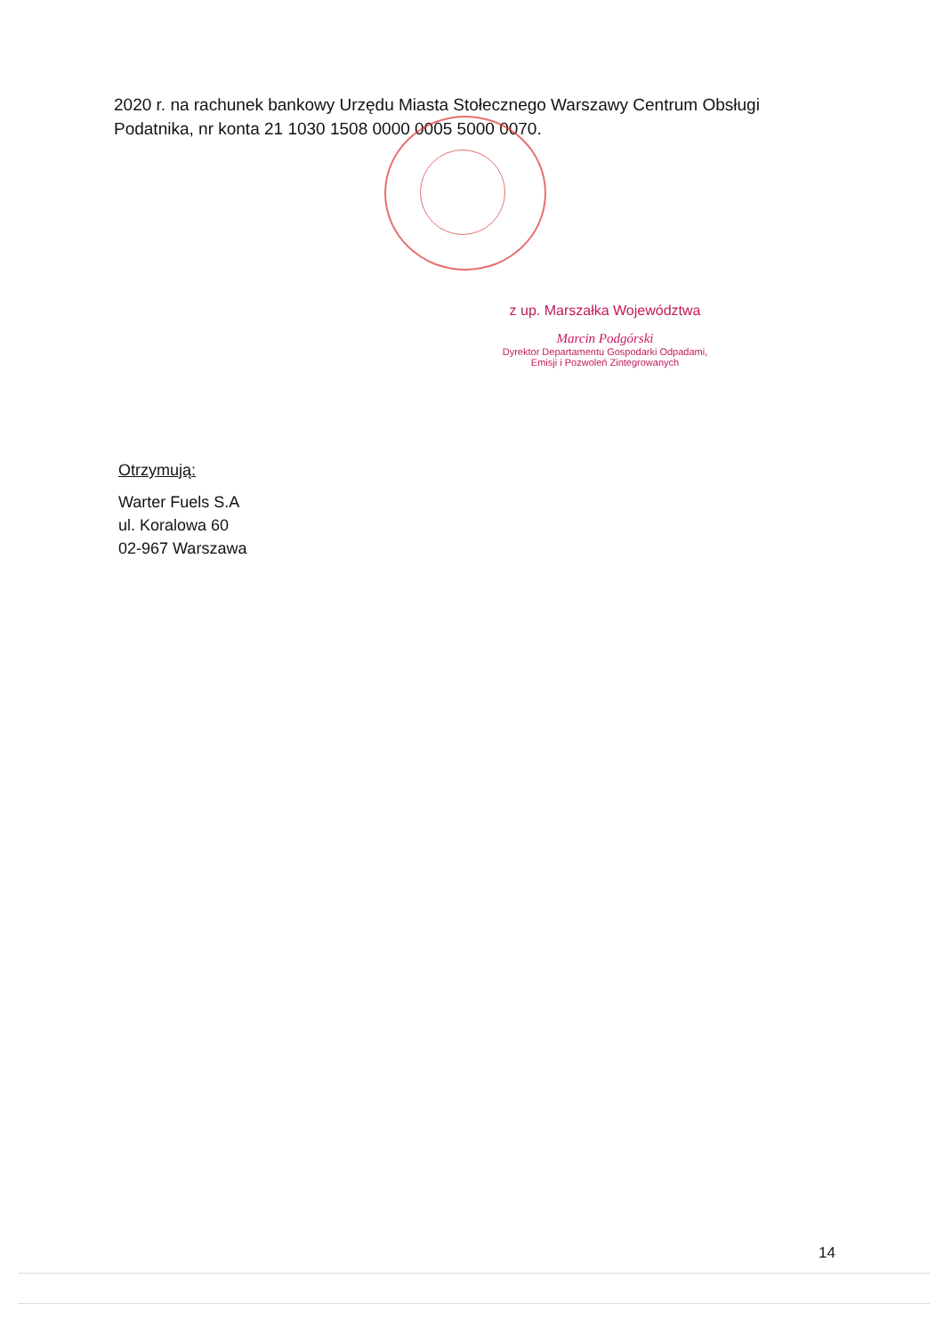2020 r. na rachunek bankowy Urzędu Miasta Stołecznego Warszawy Centrum Obsługi Podatnika, nr konta 21 1030 1508 0000 0005 5000 0070.
z up. Marszałka Województwa
Marcin Podgórski
Dyrektor Departamentu Gospodarki Odpadami,
Emisji i Pozwoleń Zintegrowanych
Otrzymują:
Warter Fuels S.A
ul. Koralowa 60
02-967 Warszawa
14